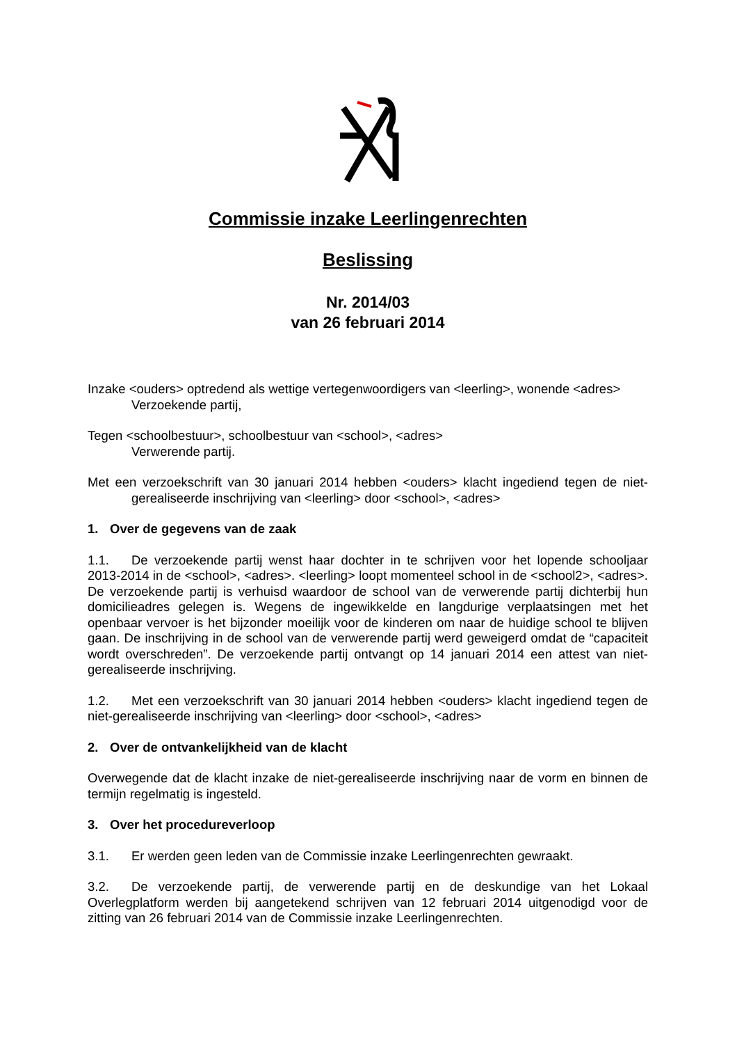Commissie inzake Leerlingenrechten
Beslissing
Nr. 2014/03
van 26 februari 2014
Inzake <ouders> optredend als wettige vertegenwoordigers van <leerling>, wonende <adres>
Verzoekende partij,
Tegen <schoolbestuur>, schoolbestuur van <school>, <adres>
Verwerende partij.
Met een verzoekschrift van 30 januari 2014 hebben <ouders> klacht ingediend tegen de niet-gerealiseerde inschrijving van <leerling> door <school>, <adres>
1. Over de gegevens van de zaak
1.1. De verzoekende partij wenst haar dochter in te schrijven voor het lopende schooljaar 2013-2014 in de <school>, <adres>. <leerling> loopt momenteel school in de <school2>, <adres>. De verzoekende partij is verhuisd waardoor de school van de verwerende partij dichterbij hun domicilieadres gelegen is. Wegens de ingewikkelde en langdurige verplaatsingen met het openbaar vervoer is het bijzonder moeilijk voor de kinderen om naar de huidige school te blijven gaan. De inschrijving in de school van de verwerende partij werd geweigerd omdat de “capaciteit wordt overschreden”. De verzoekende partij ontvangt op 14 januari 2014 een attest van niet-gerealiseerde inschrijving.
1.2. Met een verzoekschrift van 30 januari 2014 hebben <ouders> klacht ingediend tegen de niet-gerealiseerde inschrijving van <leerling> door <school>, <adres>
2. Over de ontvankelijkheid van de klacht
Overwegende dat de klacht inzake de niet-gerealiseerde inschrijving naar de vorm en binnen de termijn regelmatig is ingesteld.
3. Over het procedureverloop
3.1. Er werden geen leden van de Commissie inzake Leerlingenrechten gewraakt.
3.2. De verzoekende partij, de verwerende partij en de deskundige van het Lokaal Overlegplatform werden bij aangetekend schrijven van 12 februari 2014 uitgenodigd voor de zitting van 26 februari 2014 van de Commissie inzake Leerlingenrechten.